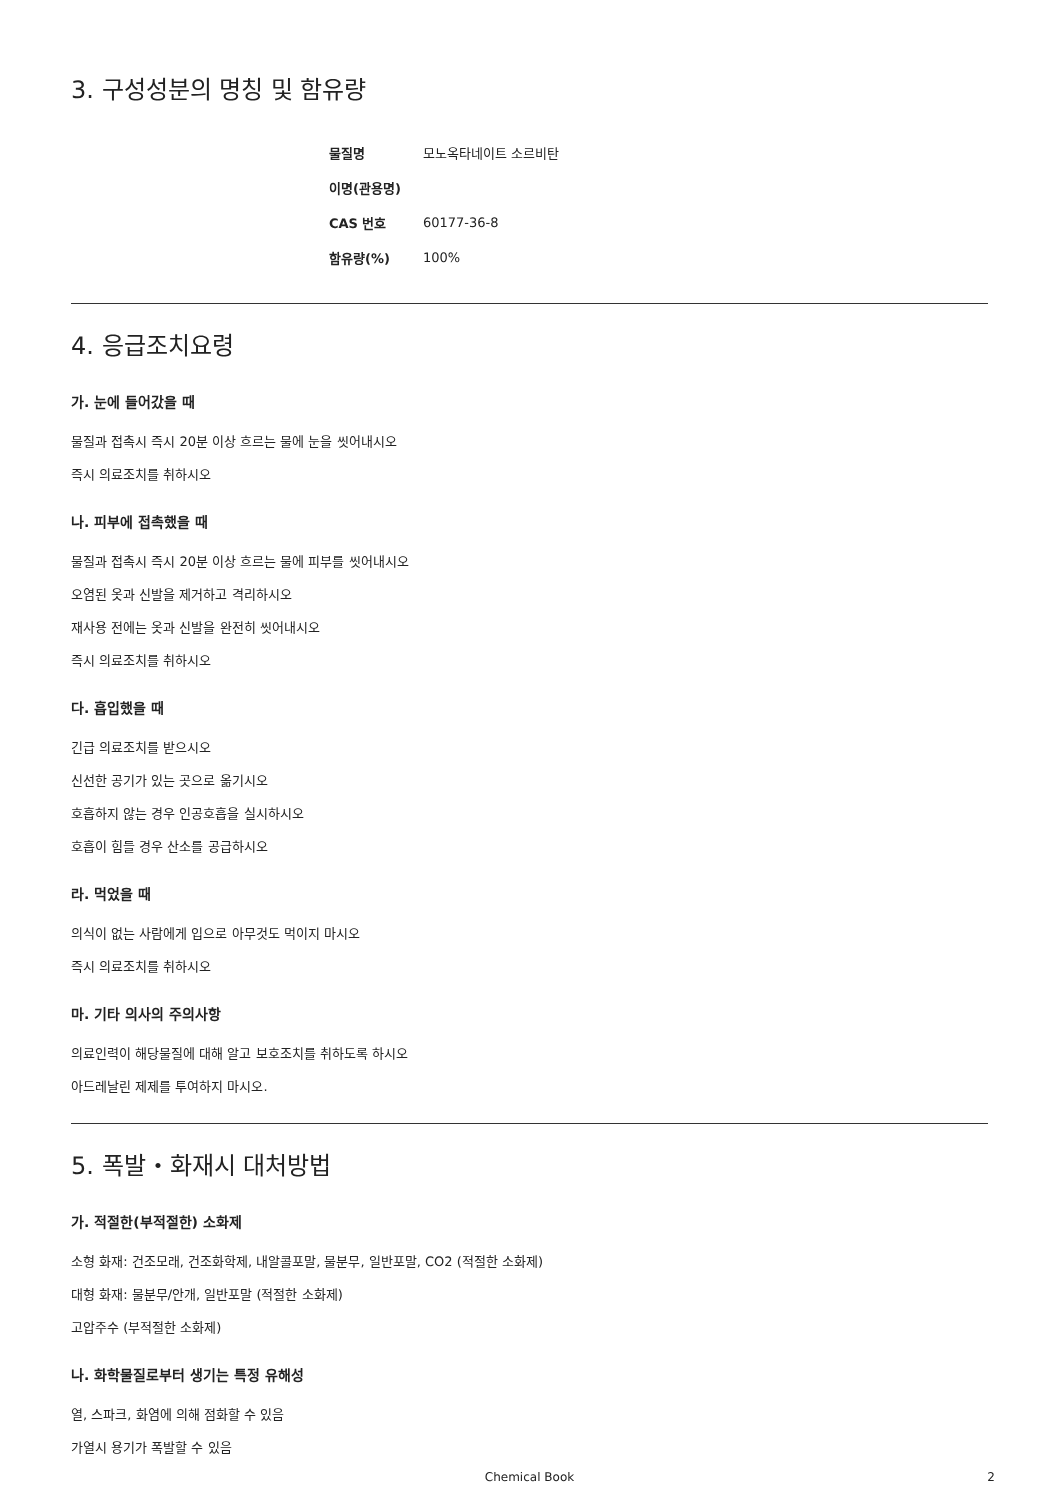3. 구성성분의 명칭 및 함유량
| 물질명 | 모노옥타네이트 소르비탄 |
| 이명(관용명) | |
| CAS 번호 | 60177-36-8 |
| 함유량(%) | 100% |
4. 응급조치요령
가. 눈에 들어갔을 때
물질과 접촉시 즉시 20분 이상 흐르는 물에 눈을 씻어내시오
즉시 의료조치를 취하시오
나. 피부에 접촉했을 때
물질과 접촉시 즉시 20분 이상 흐르는 물에 피부를 씻어내시오
오염된 옷과 신발을 제거하고 격리하시오
재사용 전에는 옷과 신발을 완전히 씻어내시오
즉시 의료조치를 취하시오
다. 흡입했을 때
긴급 의료조치를 받으시오
신선한 공기가 있는 곳으로 옮기시오
호흡하지 않는 경우 인공호흡을 실시하시오
호흡이 힘들 경우 산소를 공급하시오
라. 먹었을 때
의식이 없는 사람에게 입으로 아무것도 먹이지 마시오
즉시 의료조치를 취하시오
마. 기타 의사의 주의사항
의료인력이 해당물질에 대해 알고 보호조치를 취하도록 하시오
아드레날린 제제를 투여하지 마시오.
5. 폭발・화재시 대처방법
가. 적절한(부적절한) 소화제
소형 화재: 건조모래, 건조화학제, 내알콜포말, 물분무, 일반포말, CO2 (적절한 소화제)
대형 화재: 물분무/안개, 일반포말 (적절한 소화제)
고압주수 (부적절한 소화제)
나. 화학물질로부터 생기는 특정 유해성
열, 스파크, 화염에 의해 점화할 수 있음
가열시 용기가 폭발할 수 있음
Chemical Book 2